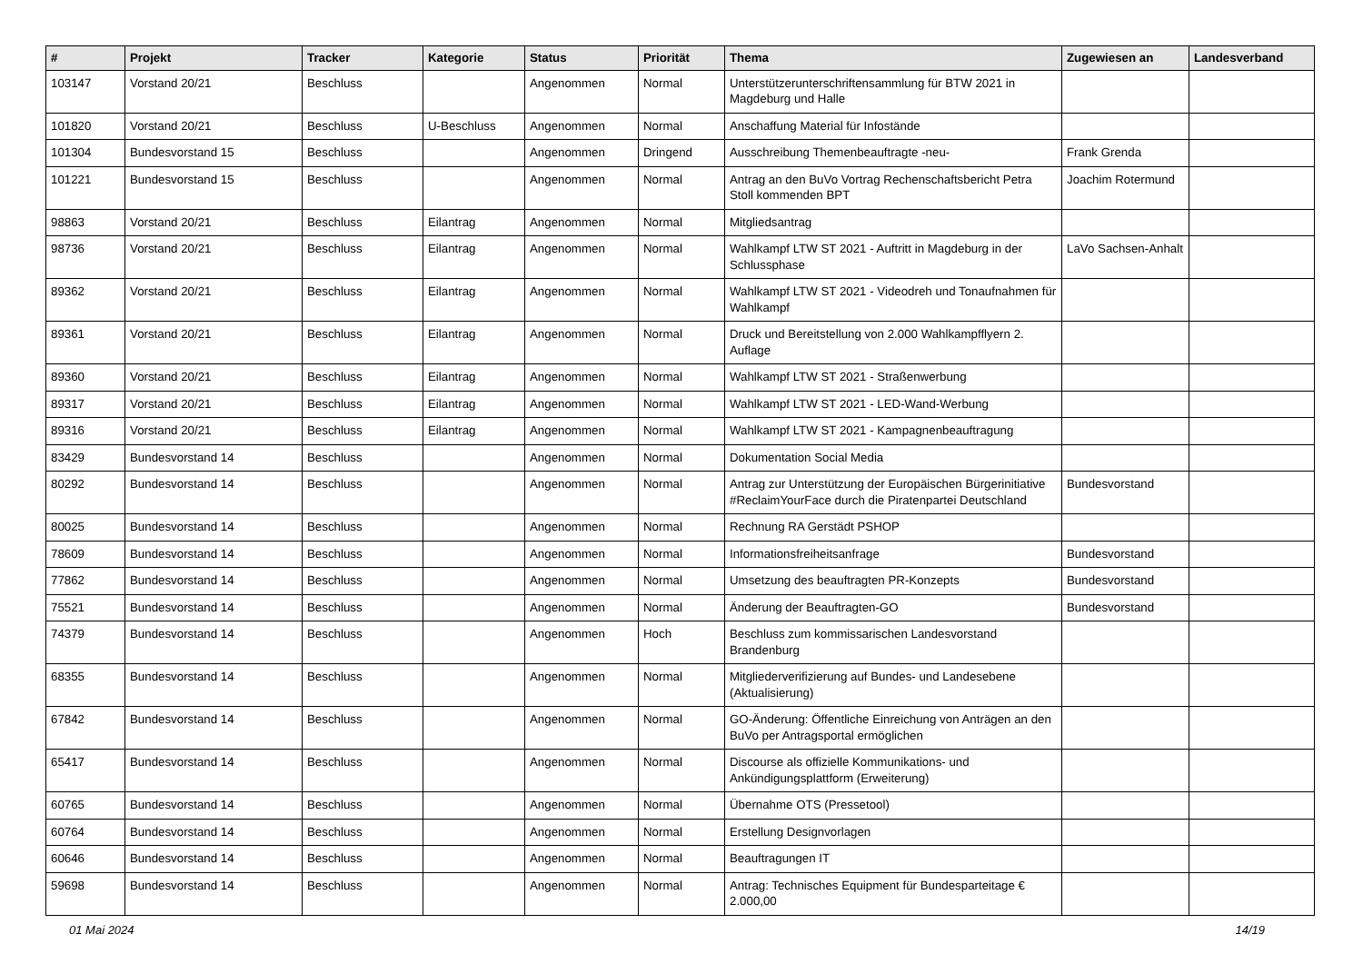| # | Projekt | Tracker | Kategorie | Status | Priorität | Thema | Zugewiesen an | Landesverband |
| --- | --- | --- | --- | --- | --- | --- | --- | --- |
| 103147 | Vorstand 20/21 | Beschluss | | Angenommen | Normal | Unterstützerunterschriftensammlung für BTW 2021 in Magdeburg und Halle | | |
| 101820 | Vorstand 20/21 | Beschluss | U-Beschluss | Angenommen | Normal | Anschaffung Material für Infostände | | |
| 101304 | Bundesvorstand 15 | Beschluss | | Angenommen | Dringend | Ausschreibung Themenbeauftragte -neu- | Frank Grenda | |
| 101221 | Bundesvorstand 15 | Beschluss | | Angenommen | Normal | Antrag an den BuVo Vortrag Rechenschaftsbericht Petra Stoll kommenden BPT | Joachim Rotermund | |
| 98863 | Vorstand 20/21 | Beschluss | Eilantrag | Angenommen | Normal | Mitgliedsantrag | | |
| 98736 | Vorstand 20/21 | Beschluss | Eilantrag | Angenommen | Normal | Wahlkampf LTW ST 2021 - Auftritt in Magdeburg in der Schlussphase | LaVo Sachsen-Anhalt | |
| 89362 | Vorstand 20/21 | Beschluss | Eilantrag | Angenommen | Normal | Wahlkampf LTW ST 2021 - Videodreh und Tonaufnahmen für Wahlkampf | | |
| 89361 | Vorstand 20/21 | Beschluss | Eilantrag | Angenommen | Normal | Druck und Bereitstellung von 2.000 Wahlkampfflyern 2. Auflage | | |
| 89360 | Vorstand 20/21 | Beschluss | Eilantrag | Angenommen | Normal | Wahlkampf LTW ST 2021 - Straßenwerbung | | |
| 89317 | Vorstand 20/21 | Beschluss | Eilantrag | Angenommen | Normal | Wahlkampf LTW ST 2021 - LED-Wand-Werbung | | |
| 89316 | Vorstand 20/21 | Beschluss | Eilantrag | Angenommen | Normal | Wahlkampf LTW ST 2021 - Kampagnenbeauftragung | | |
| 83429 | Bundesvorstand 14 | Beschluss | | Angenommen | Normal | Dokumentation Social Media | | |
| 80292 | Bundesvorstand 14 | Beschluss | | Angenommen | Normal | Antrag zur Unterstützung der Europäischen Bürgerinitiative #ReclaimYourFace durch die Piratenpartei Deutschland | Bundesvorstand | |
| 80025 | Bundesvorstand 14 | Beschluss | | Angenommen | Normal | Rechnung RA Gerstädt PSHOP | | |
| 78609 | Bundesvorstand 14 | Beschluss | | Angenommen | Normal | Informationsfreiheitsanfrage | Bundesvorstand | |
| 77862 | Bundesvorstand 14 | Beschluss | | Angenommen | Normal | Umsetzung des beauftragten PR-Konzepts | Bundesvorstand | |
| 75521 | Bundesvorstand 14 | Beschluss | | Angenommen | Normal | Änderung der Beauftragten-GO | Bundesvorstand | |
| 74379 | Bundesvorstand 14 | Beschluss | | Angenommen | Hoch | Beschluss zum kommissarischen Landesvorstand Brandenburg | | |
| 68355 | Bundesvorstand 14 | Beschluss | | Angenommen | Normal | Mitgliederverifizierung auf Bundes- und Landesebene (Aktualisierung) | | |
| 67842 | Bundesvorstand 14 | Beschluss | | Angenommen | Normal | GO-Änderung: Öffentliche Einreichung von Anträgen an den BuVo per Antragsportal ermöglichen | | |
| 65417 | Bundesvorstand 14 | Beschluss | | Angenommen | Normal | Discourse als offizielle Kommunikations- und Ankündigungsplattform (Erweiterung) | | |
| 60765 | Bundesvorstand 14 | Beschluss | | Angenommen | Normal | Übernahme OTS (Pressetool) | | |
| 60764 | Bundesvorstand 14 | Beschluss | | Angenommen | Normal | Erstellung Designvorlagen | | |
| 60646 | Bundesvorstand 14 | Beschluss | | Angenommen | Normal | Beauftragungen IT | | |
| 59698 | Bundesvorstand 14 | Beschluss | | Angenommen | Normal | Antrag: Technisches Equipment für Bundesparteitage € 2.000,00 | | |
01 Mai 2024 14/19